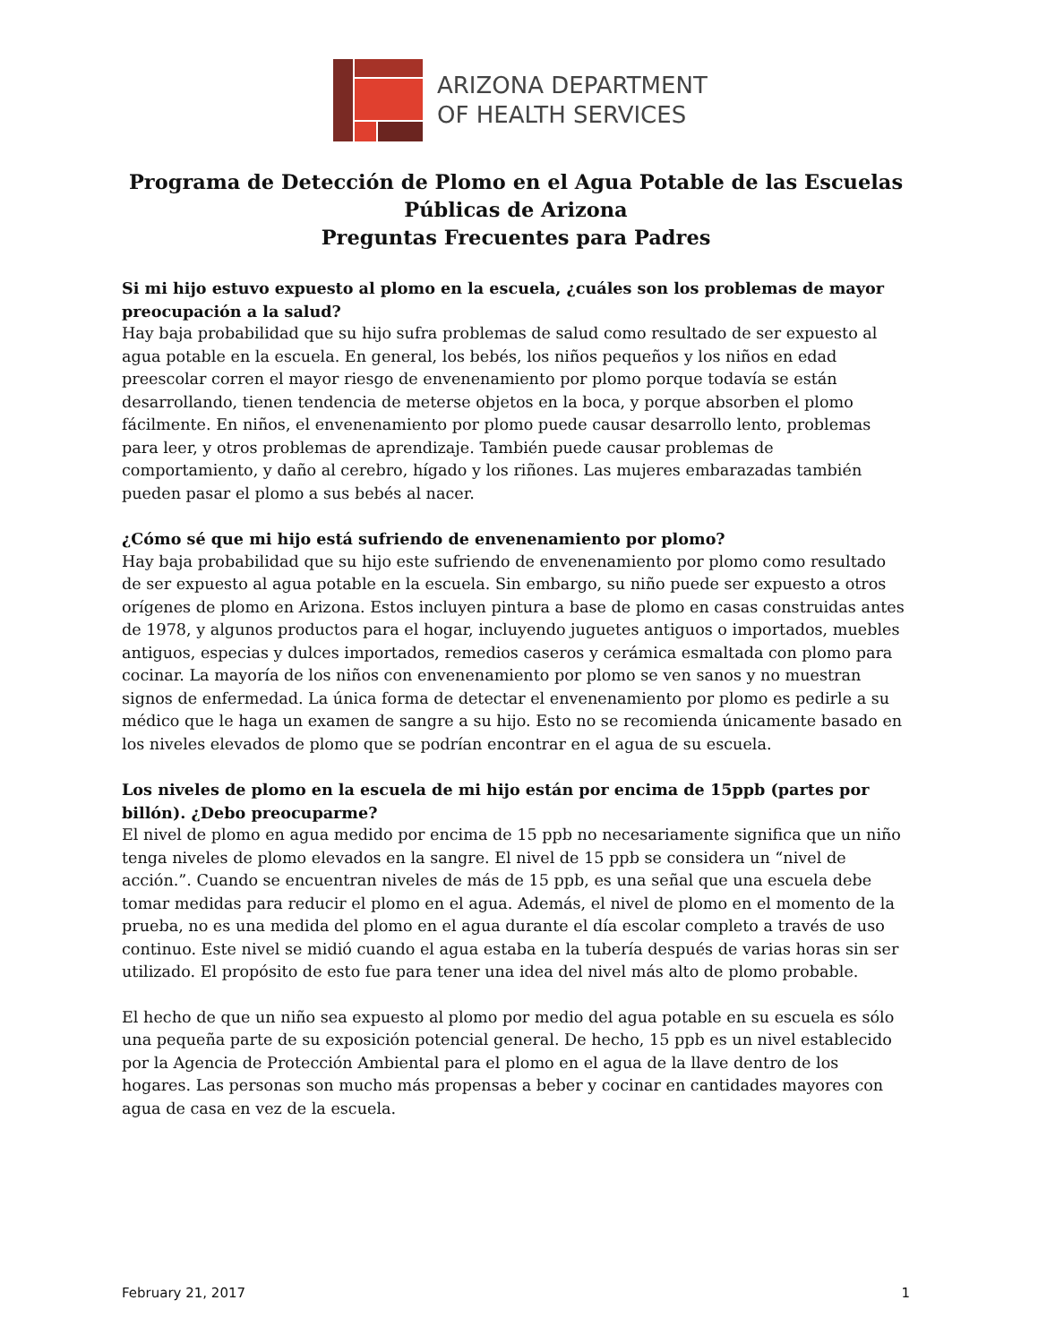ARIZONA DEPARTMENT
OF HEALTH SERVICES
Programa de Detección de Plomo en el Agua Potable de las Escuelas Públicas de Arizona
Preguntas Frecuentes para Padres
Si mi hijo estuvo expuesto al plomo en la escuela, ¿cuáles son los problemas de mayor preocupación a la salud?
Hay baja probabilidad que su hijo sufra problemas de salud como resultado de ser expuesto al agua potable en la escuela. En general, los bebés, los niños pequeños y los niños en edad preescolar corren el mayor riesgo de envenenamiento por plomo porque todavía se están desarrollando, tienen tendencia de meterse objetos en la boca, y porque absorben el plomo fácilmente. En niños, el envenenamiento por plomo puede causar desarrollo lento, problemas para leer, y otros problemas de aprendizaje. También puede causar problemas de comportamiento, y daño al cerebro, hígado y los riñones. Las mujeres embarazadas también pueden pasar el plomo a sus bebés al nacer.
¿Cómo sé que mi hijo está sufriendo de envenenamiento por plomo?
Hay baja probabilidad que su hijo este sufriendo de envenenamiento por plomo como resultado de ser expuesto al agua potable en la escuela. Sin embargo, su niño puede ser expuesto a otros orígenes de plomo en Arizona. Estos incluyen pintura a base de plomo en casas construidas antes de 1978, y algunos productos para el hogar, incluyendo juguetes antiguos o importados, muebles antiguos, especias y dulces importados, remedios caseros y cerámica esmaltada con plomo para cocinar. La mayoría de los niños con envenenamiento por plomo se ven sanos y no muestran signos de enfermedad. La única forma de detectar el envenenamiento por plomo es pedirle a su médico que le haga un examen de sangre a su hijo. Esto no se recomienda únicamente basado en los niveles elevados de plomo que se podrían encontrar en el agua de su escuela.
Los niveles de plomo en la escuela de mi hijo están por encima de 15ppb (partes por billón). ¿Debo preocuparme?
El nivel de plomo en agua medido por encima de 15 ppb no necesariamente significa que un niño tenga niveles de plomo elevados en la sangre. El nivel de 15 ppb se considera un “nivel de acción.”. Cuando se encuentran niveles de más de 15 ppb, es una señal que una escuela debe tomar medidas para reducir el plomo en el agua. Además, el nivel de plomo en el momento de la prueba, no es una medida del plomo en el agua durante el día escolar completo a través de uso continuo. Este nivel se midió cuando el agua estaba en la tubería después de varias horas sin ser utilizado. El propósito de esto fue para tener una idea del nivel más alto de plomo probable.
El hecho de que un niño sea expuesto al plomo por medio del agua potable en su escuela es sólo una pequeña parte de su exposición potencial general. De hecho, 15 ppb es un nivel establecido por la Agencia de Protección Ambiental para el plomo en el agua de la llave dentro de los hogares. Las personas son mucho más propensas a beber y cocinar en cantidades mayores con agua de casa en vez de la escuela.
February 21, 2017 1